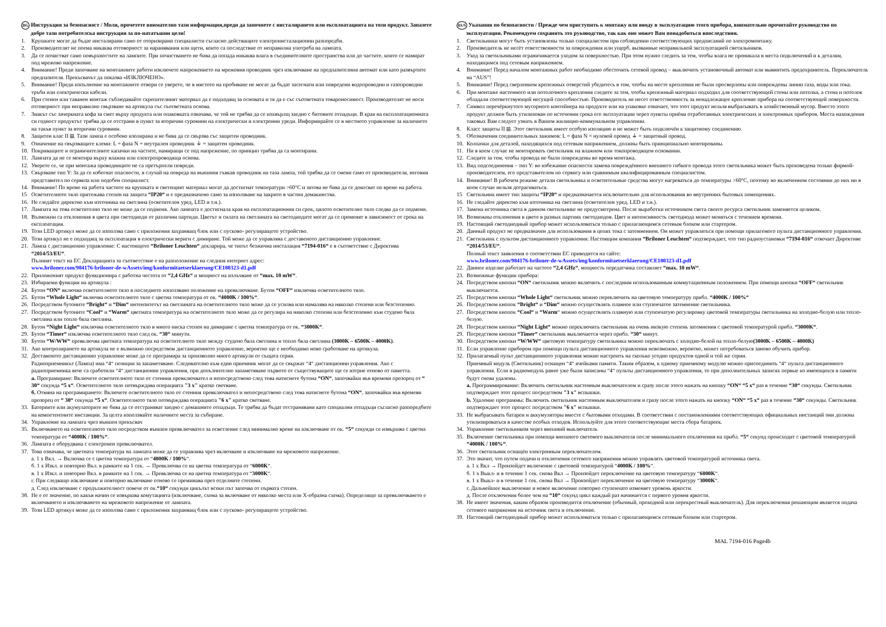BG Инструкция за безопасност / Моля, прочетете внимателно тази информация,преди да започнете с инсталирането или експлоатацията на този продукт. Запазете добре тази потребителска инструкция за по-нататъшни цели!
1. Крушките могат да бъдат инсталирани само от оторизирани специалисти съгласно действащите електроинсталационни разпоредби.
2. Производителят не поема никаква отговорност за наранявания или щети, които са последствие от неправилна употреба на лампата.
3. Да се почистват само повърхностите на лампите. При почистването не бива да попада никаква влага в съединителните пространства или до частите, които се намират под мрежово напрежение.
4. Внимание! Преди започване на монтажните работи изключете напрежението на мрежовия проводник чрез изключване на предпазителния автомат или като развъртите предпазителя. Прекъсвачът да показва «ИЗКЛЮЧЕНО».
5. Внимание! Преди изпълнение на монтажните отвори се уверете, че в мястото на пробиване не могат да бъдат засегнати или повредени водопроводни и газопроводни тръби или електрически кабели.
6. При стенен или таванен монтаж съблюдавайте скрепителният материал да е подходящ за основата и тя да е със съответната товароносимост. Производителят не носи отговорност при неправилно свързване на артикула със съответната основа.
7. Знакът със зачеркната кофа за смет върху продукта или опаковката означава, че той не трябва да се изхвърлщ заедно с битовите отпадъци. В края на експлоатационната си годност продуктът трябва да се отстрани в пункт за вторични суровини на електрически и електронни уреди. Информирайте се в местното управление за наличието на такъв пункт за вторични суровини.
8. Защитен клас II ⧈. Тази лампа е особено изолирана и не бива да се свързва със защитен проводник.
9. Означение на свързващите клеми: L = фаза N = неутрален проводник ⏚ = защитен проводник.
10. Покриващите и ограничителните капачки на частите, намиращи се под напрежение, по принцип трябва да са монтирани.
11. Лампата да не се монтира върху влажна или електропроводяща основа.
12. Уверете се, че при монтажа проводниците не са претърпели повреди.
13. Свързване тип Y: За да се избегнат опасности, в случай на повреда на външния гъвкав проводник на таза лампа, той трябва да се смени само от производителя, неговия представител по сервиза или подобен специалист.
14. Внимание! По време на работа частите на крушката и светещият материал могат да достигнат температури >60°C и затова не бива да се докосват по време на работа.
15 Осветителното тяло притежава степен на защита “IP20“ и е предназначено само за използване на закрито в частни домакинства.
16. Не гледайте директно към източника на светлина (осветителен уред, LED и т.н.).
17. Лампата на това осветително тяло не може да се подменя. Ако лампата е достигнала края на експлоатационния си срок, цялото осветително тяло следва да се подмени.
18. Възможни са отклонения в цвета при светодиоди от различни партиди. Цветът и силата на светлината на светодиодите могат да се променят в зависимост от срока на експлоатация.
19. Този LED артикул може да се използва само с приложения захранващ блок или с пусково- регулиращото устройство.
20. Този артикул не е подходящ за експлоатация в електрически вериги с димиране. Той може да се управлява с доставеното дистанционно управление.
21. Лампа с дистанционно управление: С настоящото “Briloner Leuchten“ декларира, че типът безжична инсталация “7194-016“ е в съответствие с Директива “2014/53/EU“.
Пълният текст на ЕС Декларацията за съответствие е на разположение на следния интернет адрес:
www.briloner.com/984176-briloner-de-wAssets/img/konformitaetserklaerung/CE180323-d1.pdf
22. Приложеният продукт функционира с работна честота от “2,4 GHz“ и мощност на излъчване от “max. 10 mW“.
23. Избираеми функции на артикула :
24. Бутон “ON“ включва осветителното тяло в последното използвано положение на превключване. Бутон “OFF“ изключва осветителното тяло.
25. Бутон “Whole Light“ включва осветителното тяло с цветна температура от ок. “4000K / 100%“.
26. Посредством бутоните “Bright“ и “Dim“ интензитетът на светлината на осветителното тяло може да се усилва или намалява на няколко степени или безстепенно.
27. Посредством бутоните “Cool“ и “Warm“ цветната температура на осветителното тяло може да се регулира на няколко степени или безстепенно към студено бяла светлина или топло бяла светлина.
28. Бутон “Night Light“ изключва осветителното тяло в много ниска степен на димиране с цветна температура от ок. “3000K“.
29. Бутон “Timer“ изключва осветителното тяло след ок. “30“ минути.
30. Бутон “W/WW“ превключва цветната температура на осветителното тяло между студено бяла светлина и топло бяла светлина (3000K – 6500K – 4000K).
31. Ако контролирането на артикула не е възможно посредством дистанционното управление, вероятно ще е необходимо ново сработване на артикула.
32. Доставеното дистанционно управление може да се програмира за произволно много артикули от същата серия.
Радиоприемникът (Лампа) има “4“ позиции за запаметяване. Следователно към един приемник могат да се свържат “4“ дистанционни управления. Ако с радиоприемника вече са сработили “4“ дистанционни управления, при допълнително запаметяване първото от съществуващите ще се изтрие отново от паметта.
a. Програмиране: Включете осветителното тяло от стенния превключвател и непосредствено след това натиснете бутона “ON“, започвайки във времеви прозорец от “ 30“ секунда “5 x“. Осветителното тяло потвърждава операцията "3 x" кратко светване.
б. Отмяна на програмирането: Включете осветителното тяло от стенния превключвател и непосредствено след това натиснете бутона “ON“, започвайки във времеви прозорец от “ 30“ секунда “5 x“. Осветителното тяло потвърждава операцията "6 x" кратко светване.
33. Батериите или акумулаторите не бива да се отстраняват заедно с домашните отпадъци. Те трябва да бъдат отстранявани като специални отпадъци съгласно разпоредбите на компетентните инстанции. За целта използвайте наличните места за събиране.
34. Управление на лампата чрез външен прекъсвач
35. Включването на осветителното тяло посредством външен превключвател за осветление след минимално време на изключване от ок. “5“ секунди се извършва с цветна температура от “4000K / 100%“.
36. Лампата е оборудвана с електронен превключвател.
37. Това означава, че цветната температура на лампата може да се управлява чрез включване и изключване на мрежовото напрежение.
а. 1 x Вкл. → Включва се с цветна температура от “4000K / 100%“.
б. 1 x Изкл. и повторно Вкл. в рамките на 1 сек. → Превключва се на цветна температура от “6000K“.
в. 1 x Изкл. и повторно Вкл. в рамките на 1 сек. → Превключва се на цветна температура от “3000K“.
г. При следващо изключване и повторно включване отново се преминава през отделните степени.
д. След изключване с продължителност повече от ок.“10“ секунди цикълът всеки път започва от първата степен.
38. Не е от значение, по какъв начин се извършва комутацията (изключване, схема за включване от няколко места или X-образна схема). Определящо за превключването е включването и изключването на мрежовото напрежение от лампата.
39. Този LED артикул може да се използва само с приложения захранващ блок или с пусково- регулиращото устройство.
RUS Указания по безопасности / Прежде чем приступить к монтажу или вводу в эксплуатацию этого прибора, внимательно прочитайте руководство по эксплуатации. Рекомендуем сохранить это руководство, так как оно может Вам понадобиться впоследствии.
1. Светильники могут быть установлены только специалистом при соблюдении соответствующих предписаний по электромонтажу.
2. Производитель не несёт ответственности за повреждения или ущерб, вызванные неправильной эксплуатацией светильников.
3. Уход за светильниками ограничивается уходом за поверхностью. При этом нужно следить за тем, чтобы влага не проникала в места подключений и к деталям, находящимся под сетевым напряжением.
4. Внимание! Перед началом монтажных работ необходимо обесточить сетевой провод – выключить установочный автомат или вывинтить предохранитель. Переключатель на “AUS”!
5. Внимание! Перед сверлением крепежных отверстий убедитесь в том, чтобы на месте крепления не были просверлены или повреждены линии газа, воды или тока.
6. При монтаже настенного или потолочного крепления следите за тем, чтобы крепежный материал подходил для соответствующей стены или потолка, а стена и потолок обладали соответствующей несущей способностью. Производитель не несет ответственность за ненадлежащее крепление прибора на соответствующей поверхности.
7. Символ перечёркнутого мусорного контейнера на продукте или на упаковке означает, что этот продукт нельзя выбрасывать в хозяйственный мусор. Вместо этого продукт должен быть утилизован по истечении срока его эксплуатации через пункты приёма отработанных электрических и электронных приборов. Места нахождения таковых Вам следует узнать в Вашем жилищно-коммунальном управлении.
8. Класс защиты II ⧈. Этот светильник имеет особую изоляцию и не может быть подключён к защитному соединению.
9. Обозначения соединительных зажимов: L = фаза N = нулевой провод ⏚ = защитный провод.
10. Колпачки для деталей, находящихся под сетевым напряжением, должны быть принципиально монтированы.
11. Ни в коем случае не монтировать светильник на влажном или токопроводящем основании.
12. Следите за тем, чтобы провода не были повреждены во время монтажа.
13. Вид подсоединения – тип Y: во избежание опасности замена повреждённого внешнего гибкого провода этого светильника может быть произведена только фирмой-производителем, его представителем по сервису или сравнимым квалифицированным специалистом.
14. Внимание! В рабочем режиме детали светильника и осветительные средства могут нагреваться до температуры >60°C, поэтому во включенном состоянии до них ни в коем случае нельзя дотрагиваться.
15 Светильник имеет тип защиты “IP20“ и предназначается исключительно для использования во внутренних бытовых помещениях.
16. Не гледайте директно към източника на светлина (осветителен уред, LED и т.н.).
17. Замена источника света в данном светильнике не предусмотрена. После выработки источником света своего ресурса светильник заменяется целиком.
18. Возможны отклонения в цвете в разных партиях светодиодов. Цвет и интенсивность светодиода может меняться с течением времени.
19. Настоящий светодиодный прибор может использоваться только с прилагающимся сетевым блоком или стартером.
20. Данный продукт не предназначен для использования в цепях тока с затемнением. Он может управляться при помощи прилагемого пульта дистанционного управления.
21. Светильник с пультом дистанционного управления: Настоящим компания “Briloner Leuchten“ подтверждает, что тип радиоустановки “7194-016“ отвечает Директиве “2014/53/EU“.
Полный текст заявления о соответствии ЕС приводится на сайте:
www.briloner.com/984176-briloner-de-wAssets/img/konformitaetserklaerung/CE180323-d1.pdf
22. Данное изделие работает на частоте “2,4 GHz“, мощность передатчика составляет “max. 10 mW“.
23. Возможные функции прибора:
24. Посредством кнопки “ON“ светильник можно включить с последним использованным коммутационным положением. При помощи кнопки “OFF“ светильник выключается.
25. Посредством кнопки “Whole Light“ светильник можно переключить на цветовую температуру прибл. “4000K / 100%“
26. Посредством кнопок “Bright“ и “Dim“ можно осуществлять плавное или ступенчатое затемнение светильника.
27. Посредством кнопок “Cool“ и “Warm“ можно осуществлять плавную или ступенчатую регулировку цветовой температуры светильника на холодно-белую или тепло-белую.
28. Посредством кнопки “Night Light“ можно переключить светильник на очень низкую степень затемнения с цветовой температурой прибл. “3000K“.
29. Посредством кнопки “Timer“ светильник выключается через прибл. “30“ минут.
30. Посредством кнопки “W/WW“ цветовую температуру светильника можно переключать с холодно-белой на тепло-белую(3000K – 6500K – 4000K)
31. Если управление прибором при помощи пульта дистанционного управления невозможно, вероятно, может потребоваться заново обучить прибор.
32. Прилагаемый пульт дистанционного управления можно настроить на сколько угодно продуктов одной и той же серии.
Приемный модуль (Светильник) оснащен “4“ ячейками памяти. Таким образом, к одному приемному модулю можно присоединить “4“ пульта дистанционного управления. Если в радиомодуль ранее уже были записаны “4“ пульты дистанционного управления, то при дополнительных записях первые из имеющихся в памяти будут снова удалены.
a. Программирование: Включить светильник настенным выключателем и сразу после этого нажать на кнопку “ON“ “5 x“ раз в течение “30“ секунды. Светильник подтверждает этот процесс посредством "3 x" вспышки.
b. Удаление программы: Включить светильник настенным выключателем и сразу после этого нажать на кнопку “ON“ “5 x“ раз в течение “30“ секунды. Светильник подтверждает этот процесс посредством "6 x" вспышки.
33. Не выбрасывать батареи и аккумуляторы вместе с бытовыми отходами. В соответствии с постановлениями соответствующих официальных инстанций они должны утилизироваться в качестве особых отходов. Используйте для этого соответствующие места сбора батареек.
34. Управление светильником через внешний выключатель
35. Включение светильника при помощи внешнего светового выключателя после минимального отключения на прибл. “5“ секунд происходит с цветовой температурой “4000K / 100%“.
36. Этот светильник оснащён электронным переключателем.
37. Это значит, что путем подачи и отключения сетевого напряжения можно управлять цветовой температурой источника света.
а. 1 x Вкл → Произойдет включение с цветовой температурой “4000K / 100%“.
б. 1 x Выкл- и в течение 1 сек. снова Вкл → Произойдет переключение на цветовую температуру “6000K“.
в. 1 x Выкл- и в течение 1 сек. снова Вкл → Произойдет переключение на цветовую температуру “3000K“.
г. Дальнейшее выключение и новое включение повторно ступенчато изменяет уровень яркости.
д. После отключения более чем на “10“ секунд цикл каждый раз начинается с первого уровня яркости.
38. Не имеет значения, каким образом производится отключение (обычный, проходной или перекрестный выключатель). Для переключения решающим является подача сетевого напряжения на источник света и отключение.
39. Настоящий светодиодный прибор может использоваться только с прилагающимся сетевым блоком или стартером.
MAL 7194-016 Page4b